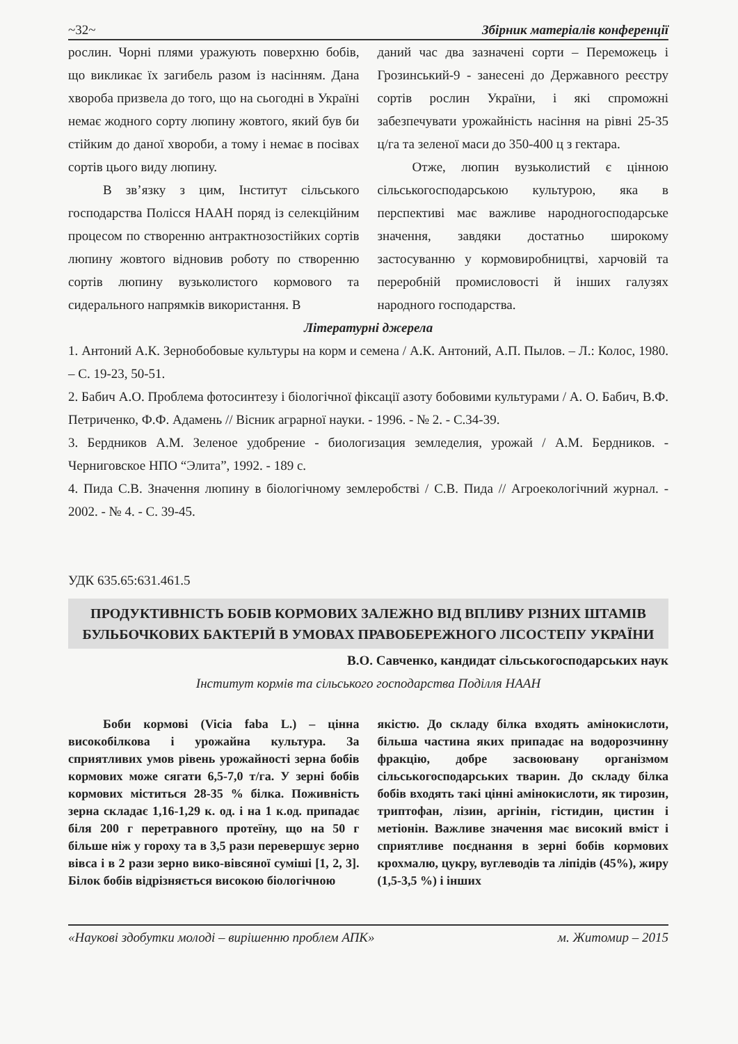~32~ Збірник матеріалів конференції
рослин. Чорні плями уражують поверхню бобів, що викликає їх загибель разом із насінням. Дана хвороба призвела до того, що на сьогодні в Україні немає жодного сорту люпину жовтого, який був би стійким до даної хвороби, а тому і немає в посівах сортів цього виду люпину.
В зв’язку з цим, Інститут сільського господарства Полісся НААН поряд із селекційним процесом по створенню антрактнозостійких сортів люпину жовтого відновив роботу по створенню сортів люпину вузьколистого кормового та сидерального напрямків використання. В
даний час два зазначені сорти – Переможець і Грозинський-9 - занесені до Державного реєстру сортів рослин України, і які спроможні забезпечувати урожайність насіння на рівні 25-35 ц/га та зеленої маси до 350-400 ц з гектара.
Отже, люпин вузьколистий є цінною сільськогосподарською культурою, яка в перспективі має важливе народногосподарське значення, завдяки достатньо широкому застосуванню у кормовиробництві, харчовій та переробній промисловості й інших галузях народного господарства.
Літературні джерела
1. Антоний А.К. Зернобобовые культуры на корм и семена / А.К. Антоний, А.П. Пылов. – Л.: Колос, 1980. – С. 19-23, 50-51.
2. Бабич А.О. Проблема фотосинтезу і біологічної фіксації азоту бобовими культурами / А. О. Бабич, В.Ф. Петриченко, Ф.Ф. Адамень // Вісник аграрної науки. - 1996. - № 2. - С.34-39.
3. Бердников А.М. Зеленое удобрение - биологизация земледелия, урожай / А.М. Бердников. - Черниговское НПО “Элита”, 1992. - 189 с.
4. Пида С.В. Значення люпину в біологічному землеробстві / С.В. Пида // Агроекологічний журнал. - 2002. - № 4. - С. 39-45.
УДК 635.65:631.461.5
ПРОДУКТИВНІСТЬ БОБІВ КОРМОВИХ ЗАЛЕЖНО ВІД ВПЛИВУ РІЗНИХ ШТАМІВ БУЛЬБОЧКОВИХ БАКТЕРІЙ В УМОВАХ ПРАВОБЕРЕЖНОГО ЛІСОСТЕПУ УКРАЇНИ
В.О. Савченко, кандидат сільськогосподарських наук
Інститут кормів та сільського господарства Поділля НААН
Боби кормові (Vicia faba L.) – цінна високобілкова і урожайна культура. За сприятливих умов рівень урожайності зерна бобів кормових може сягати 6,5-7,0 т/га. У зерні бобів кормових міститься 28-35 % білка. Поживність зерна складає 1,16-1,29 к. од. і на 1 к.од. припадає біля 200 г перетравного протеїну, що на 50 г більше ніж у гороху та в 3,5 рази перевершує зерно вівса і в 2 рази зерно вико-вівсяної суміші [1, 2, 3]. Білок бобів відрізняється високою біологічною
якістю. До складу білка входять амінокислоти, більша частина яких припадає на водорозчинну фракцію, добре засвоювану організмом сільськогосподарських тварин. До складу білка бобів входять такі цінні амінокислоти, як тирозин, триптофан, лізин, аргінін, гістидин, цистин і метіонін. Важливе значення має високий вміст і сприятливе поєднання в зерні бобів кормових крохмалю, цукру, вуглеводів та ліпідів (45%), жиру (1,5-3,5 %) і інших
«Наукові здобутки молоді – вирішенню проблем АПК» м. Житомир – 2015